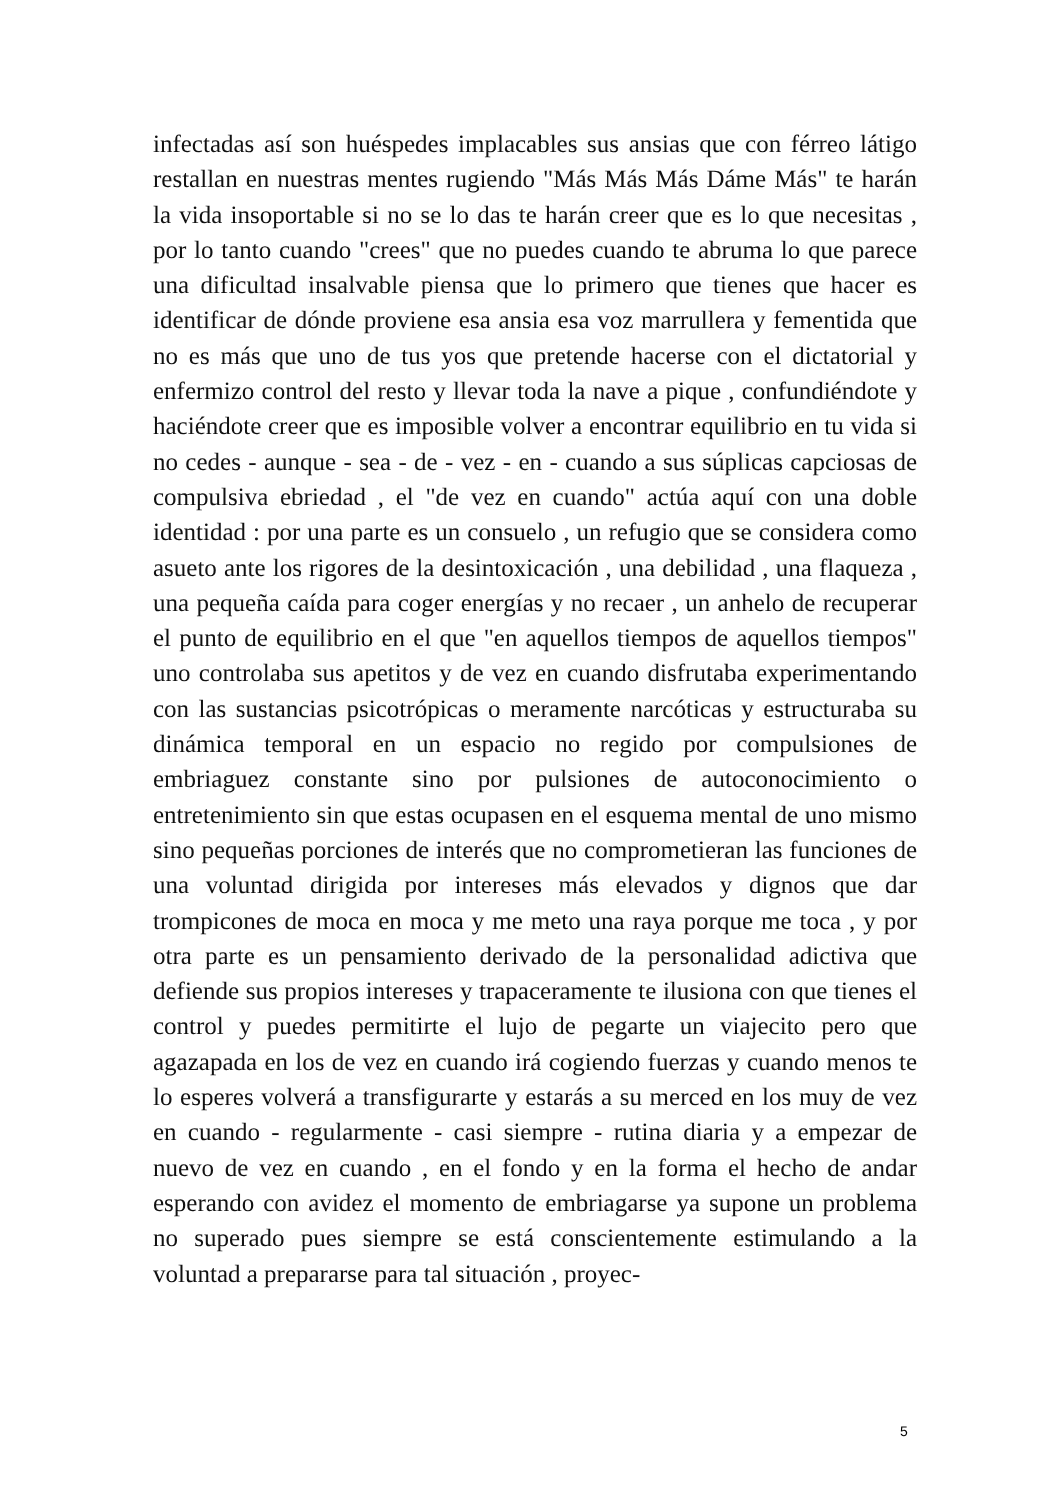infectadas así son huéspedes implacables sus ansias que con férreo látigo restallan en nuestras mentes rugiendo "Más Más Más Dáme Más" te harán la vida insoportable si no se lo das te harán creer que es lo que necesitas , por lo tanto cuando "crees" que no puedes cuando te abruma lo que parece una dificultad insalvable piensa que lo primero que tienes que hacer es identificar de dónde proviene esa ansia esa voz marrullera y fementida que no es más que uno de tus yos que pretende hacerse con el dictatorial y enfermizo control del resto y llevar toda la nave a pique , confundiéndote y haciéndote creer que es imposible volver a encontrar equilibrio en tu vida si no cedes - aunque - sea - de - vez - en - cuando a sus súplicas capciosas de compulsiva ebriedad , el "de vez en cuando" actúa aquí con una doble identidad : por una parte es un consuelo , un refugio que se considera como asueto ante los rigores de la desintoxicación , una debilidad , una flaqueza , una pequeña caída para coger energías y no recaer , un anhelo de recuperar el punto de equilibrio en el que "en aquellos tiempos de aquellos tiempos" uno controlaba sus apetitos y de vez en cuando disfrutaba experimentando con las sustancias psicotrópicas o meramente narcóticas y estructuraba su dinámica temporal en un espacio no regido por compulsiones de embriaguez constante sino por pulsiones de autoconocimiento o entretenimiento sin que estas ocupasen en el esquema mental de uno mismo sino pequeñas porciones de interés que no comprometieran las funciones de una voluntad dirigida por intereses más elevados y dignos que dar trompicones de moca en moca y me meto una raya porque me toca , y por otra parte es un pensamiento derivado de la personalidad adictiva que defiende sus propios intereses y trapaceramente te ilusiona con que tienes el control y puedes permitirte el lujo de pegarte un viajecito pero que agazapada en los de vez en cuando irá cogiendo fuerzas y cuando menos te lo esperes volverá a transfigurarte y estarás a su merced en los muy de vez en cuando - regularmente - casi siempre - rutina diaria y a empezar de nuevo de vez en cuando , en el fondo y en la forma el hecho de andar esperando con avidez el momento de embriagarse ya supone un problema no superado pues siempre se está conscientemente estimulando a la voluntad a prepararse para tal situación , proyec-
5